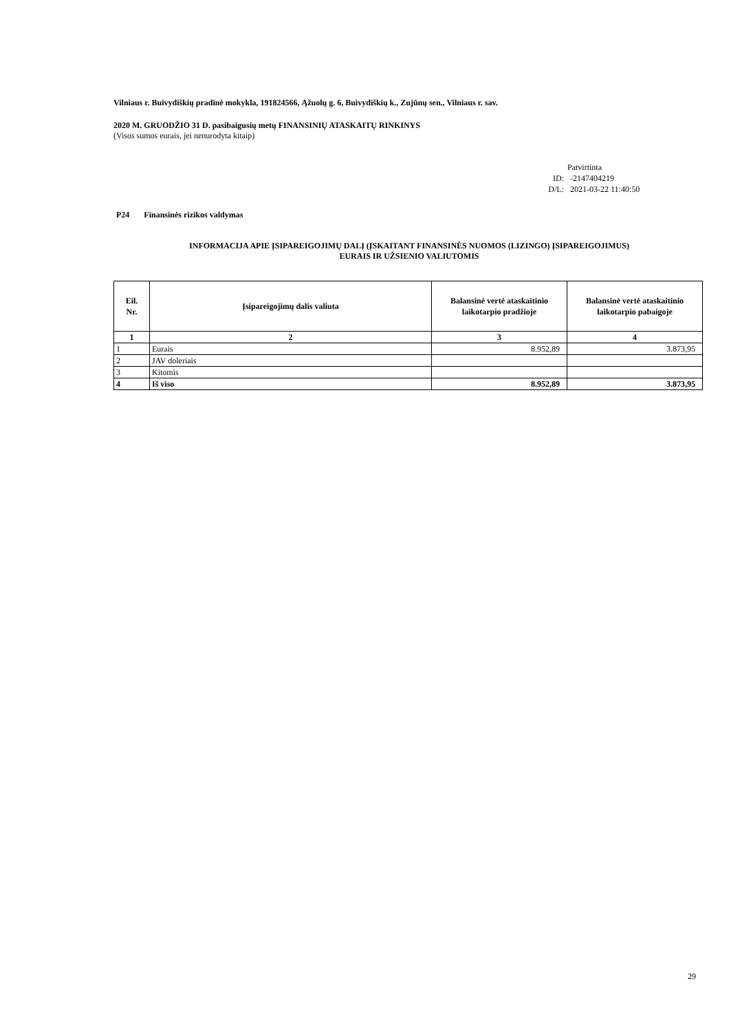Vilniaus r. Buivydiškių pradinė mokykla, 191824566, Ąžuolų g. 6, Buivydiškių k., Zujūnų sen., Vilniaus r. sav.
2020 M. GRUODŽIO 31 D. pasibaigusių metų FINANSINIŲ ATASKAITŲ RINKINYS
(Visos sumos eurais, jei nenurodyta kitaip)
Patvirtinta
ID: -2147404219
D/L: 2021-03-22 11:40:50
P24 Finansinės rizikos valdymas
INFORMACIJA APIE ĮSIPAREIGOJIMŲ DALĮ (ĮSKAITANT FINANSINĖS NUOMOS (LIZINGO) ĮSIPAREIGOJIMUS)
EURAIS IR UŽSIENIO VALIUTOMIS
| Eil. Nr. | Įsipareigojimų dalis valiuta | Balansinė vertė ataskaitinio laikotarpio pradžioje | Balansinė vertė ataskaitinio laikotarpio pabaigoje |
| --- | --- | --- | --- |
| 1 | 2 | 3 | 4 |
| 1 | Eurais | 8.952,89 | 3.873,95 |
| 2 | JAV doleriais | | |
| 3 | Kitomis | | |
| 4 | Iš viso | 8.952,89 | 3.873,95 |
29